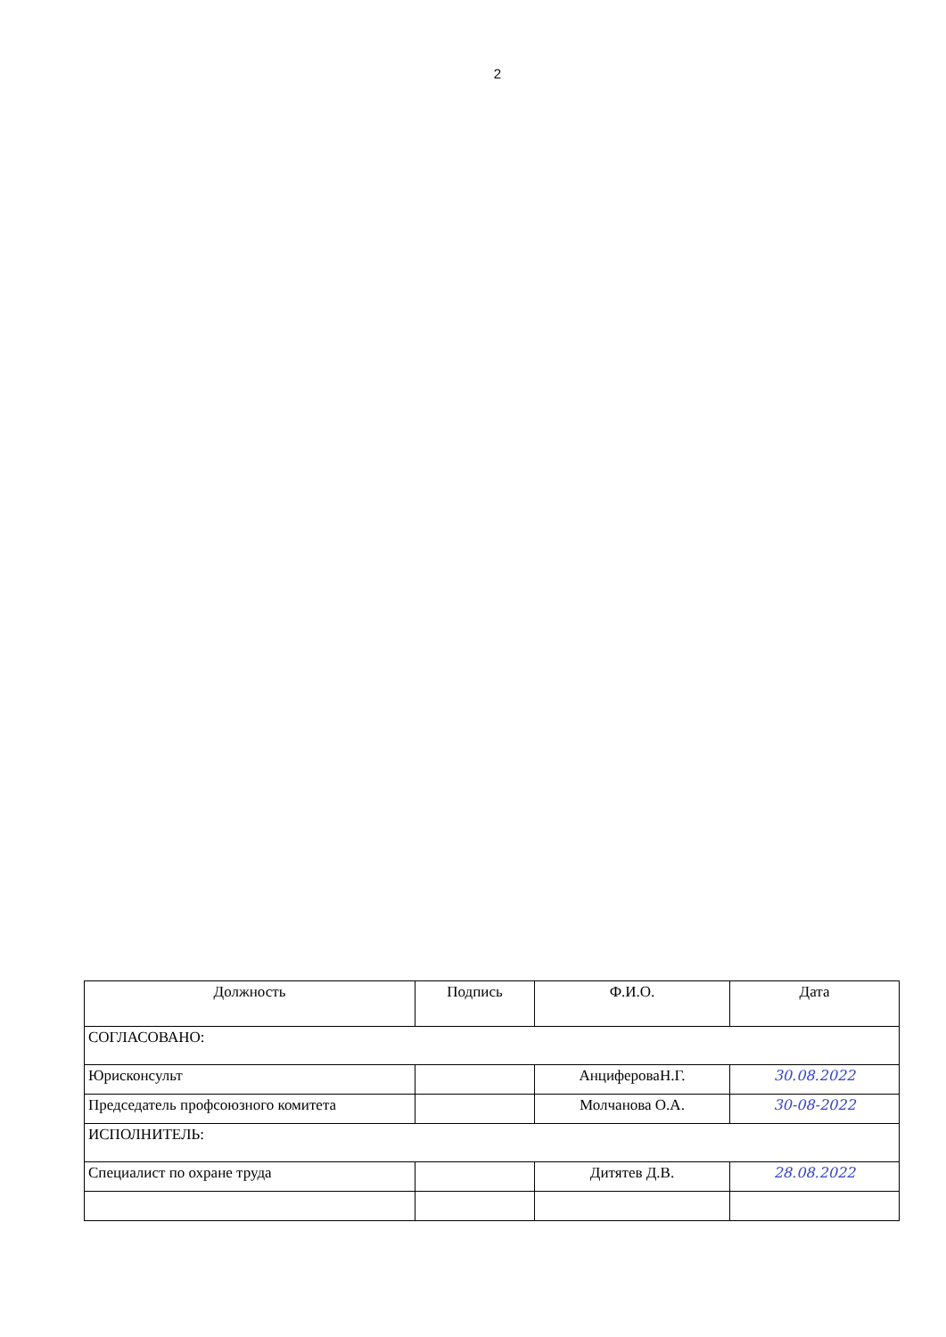2
| Должность | Подпись | Ф.И.О. | Дата |
| --- | --- | --- | --- |
| СОГЛАСОВАНО: | | | |
| Юрисконсульт | | АнцифероваН.Г. | 30.08.2022 |
| Председатель профсоюзного комитета | | Молчанова О.А. | 30-08-2022 |
| ИСПОЛНИТЕЛЬ: | | | |
| Специалист по охране труда | | Дитятев Д.В. | 28.08.2022 |